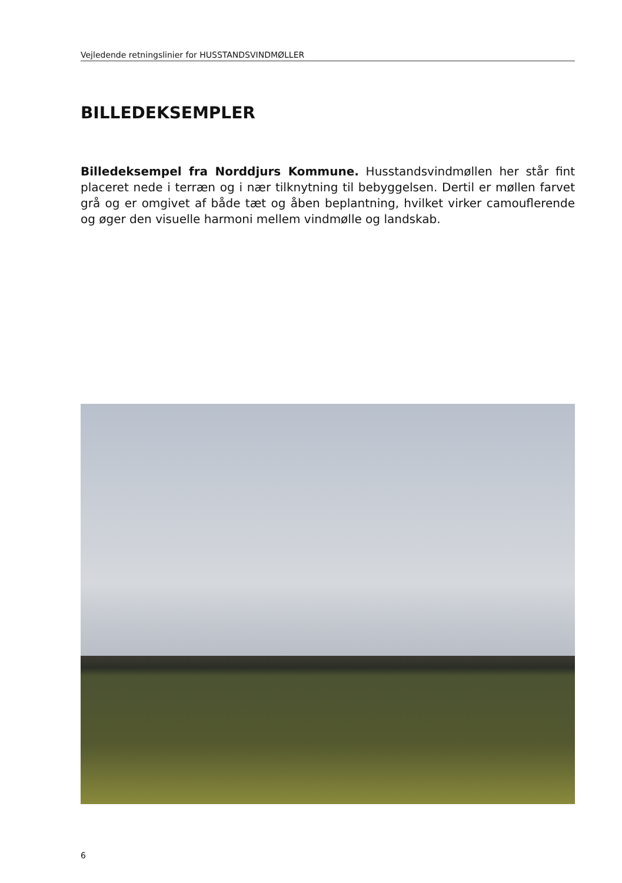Vejledende retningslinier for HUSSTANDSVINDMØLLER
BILLEDEKSEMPLER
Billedeksempel fra Norddjurs Kommune. Husstandsvindmøllen her står fint placeret nede i terræn og i nær tilknytning til bebyggelsen. Dertil er møllen farvet grå og er omgivet af både tæt og åben beplantning, hvilket virker camouflerende og øger den visuelle harmoni mellem vindmølle og landskab.
6